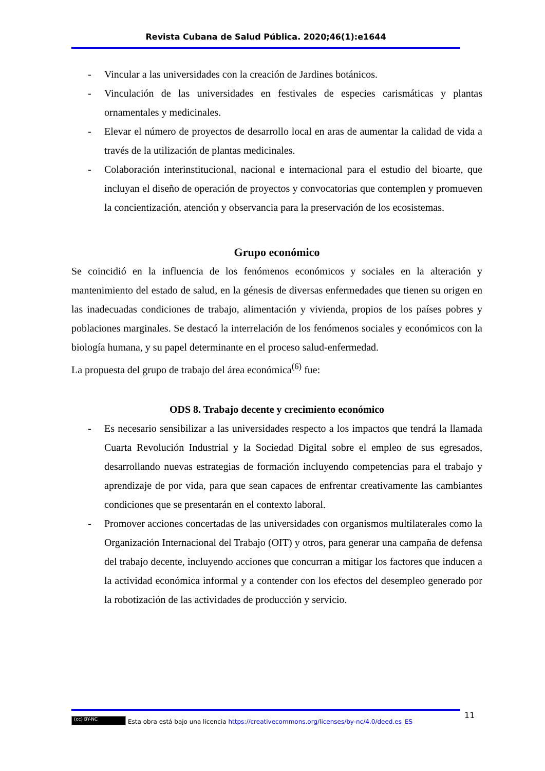Revista Cubana de Salud Pública. 2020;46(1):e1644
- Vincular a las universidades con la creación de Jardines botánicos.
- Vinculación de las universidades en festivales de especies carismáticas y plantas ornamentales y medicinales.
- Elevar el número de proyectos de desarrollo local en aras de aumentar la calidad de vida a través de la utilización de plantas medicinales.
- Colaboración interinstitucional, nacional e internacional para el estudio del bioarte, que incluyan el diseño de operación de proyectos y convocatorias que contemplen y promueven la concientización, atención y observancia para la preservación de los ecosistemas.
Grupo económico
Se coincidió en la influencia de los fenómenos económicos y sociales en la alteración y mantenimiento del estado de salud, en la génesis de diversas enfermedades que tienen su origen en las inadecuadas condiciones de trabajo, alimentación y vivienda, propios de los países pobres y poblaciones marginales. Se destacó la interrelación de los fenómenos sociales y económicos con la biología humana, y su papel determinante en el proceso salud-enfermedad.
La propuesta del grupo de trabajo del área económica<sup>(6)</sup> fue:
ODS 8. Trabajo decente y crecimiento económico
- Es necesario sensibilizar a las universidades respecto a los impactos que tendrá la llamada Cuarta Revolución Industrial y la Sociedad Digital sobre el empleo de sus egresados, desarrollando nuevas estrategias de formación incluyendo competencias para el trabajo y aprendizaje de por vida, para que sean capaces de enfrentar creativamente las cambiantes condiciones que se presentarán en el contexto laboral.
- Promover acciones concertadas de las universidades con organismos multilaterales como la Organización Internacional del Trabajo (OIT) y otros, para generar una campaña de defensa del trabajo decente, incluyendo acciones que concurran a mitigar los factores que inducen a la actividad económica informal y a contender con los efectos del desempleo generado por la robotización de las actividades de producción y servicio.
11
(cc) BY-NC Esta obra está bajo una licencia https://creativecommons.org/licenses/by-nc/4.0/deed.es_ES